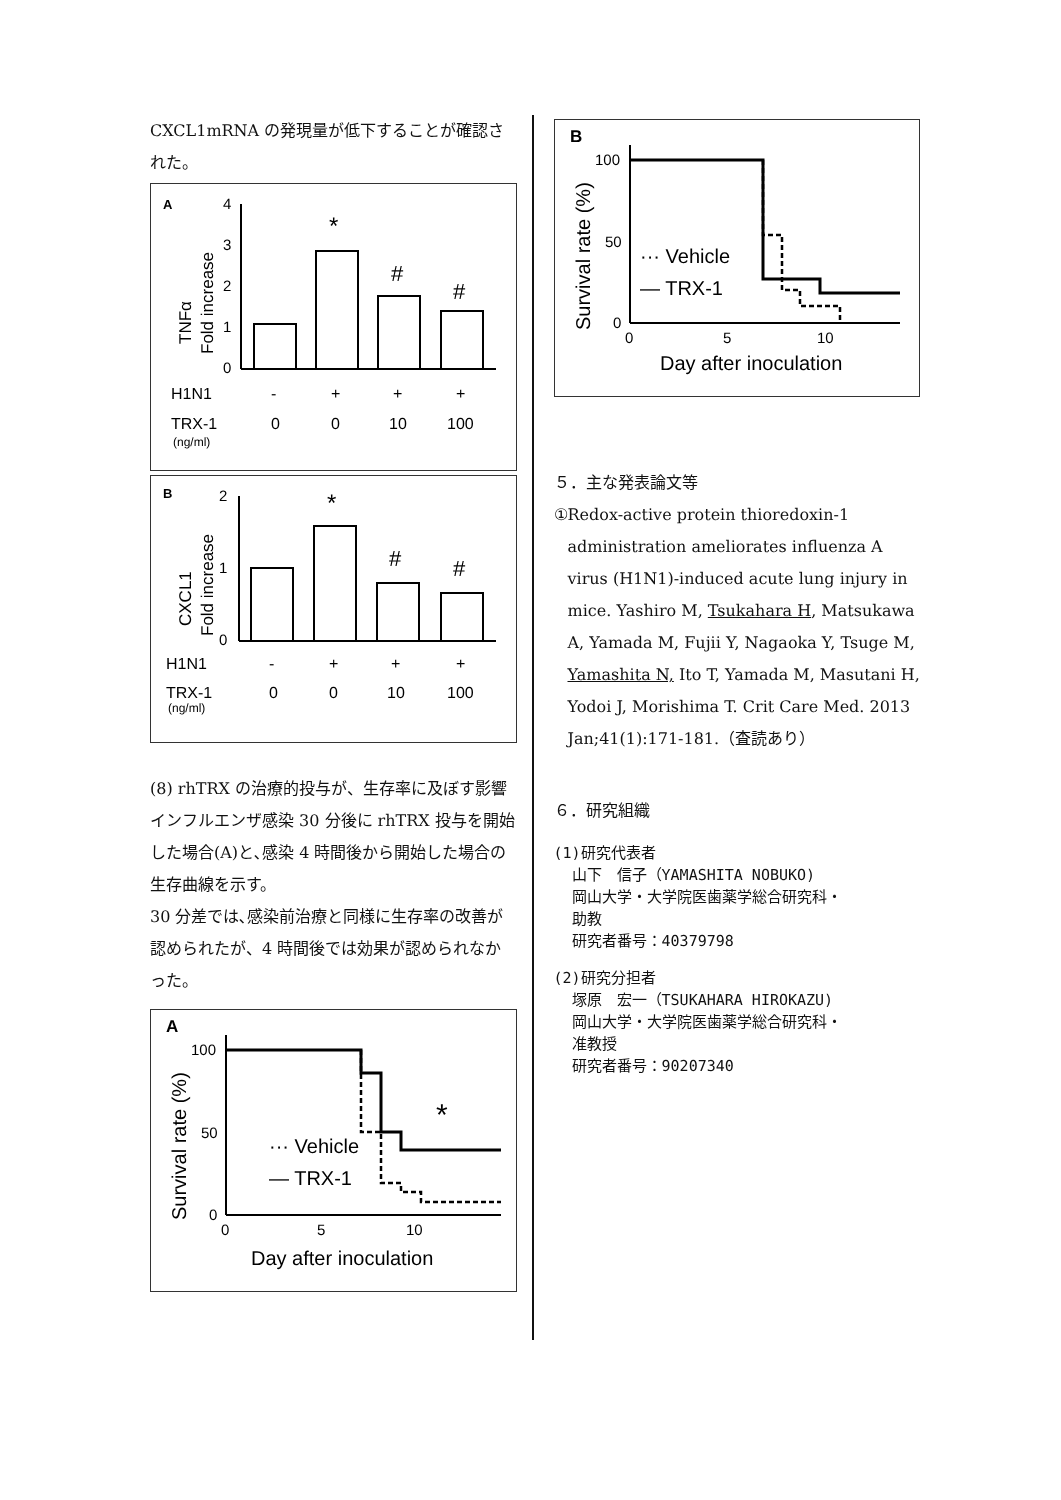CXCL1mRNA の発現量が低下することが確認された。
A
TNFα
Fold increase
4
3
2
1
0
*
#
#
H1N1
-
+
+
+
TRX-1
0
0
10
100
(ng/ml)
B
CXCL1
Fold increase
2
1
0
*
#
#
H1N1
-
+
+
+
TRX-1
0
0
10
100
(ng/ml)
(8) rhTRX の治療的投与が、生存率に及ぼす影響
インフルエンザ感染 30 分後に rhTRX 投与を開始した場合(A)と､感染 4 時間後から開始した場合の生存曲線を示す。
30 分差では､感染前治療と同様に生存率の改善が認められたが、4 時間後では効果が認められなかった。
A
Survival rate (%)
100
50
0
*
··· Vehicle
— TRX-1
0
5
10
Day after inoculation
B
Survival rate (%)
100
50
0
··· Vehicle
— TRX-1
0
5
10
Day after inoculation
５．主な発表論文等
① Redox-active protein thioredoxin-1 administration ameliorates influenza A virus (H1N1)-induced acute lung injury in mice. Yashiro M, Tsukahara H, Matsukawa A, Yamada M, Fujii Y, Nagaoka Y, Tsuge M, Yamashita N, Ito T, Yamada M, Masutani H, Yodoi J, Morishima T. Crit Care Med. 2013 Jan;41(1):171-181.（査読あり）
６．研究組織
(1)研究代表者
山下　信子（YAMASHITA NOBUKO)
岡山大学・大学院医歯薬学総合研究科・
助教
研究者番号：40379798
(2)研究分担者
塚原　宏一（TSUKAHARA HIROKAZU)
岡山大学・大学院医歯薬学総合研究科・
准教授
研究者番号：90207340